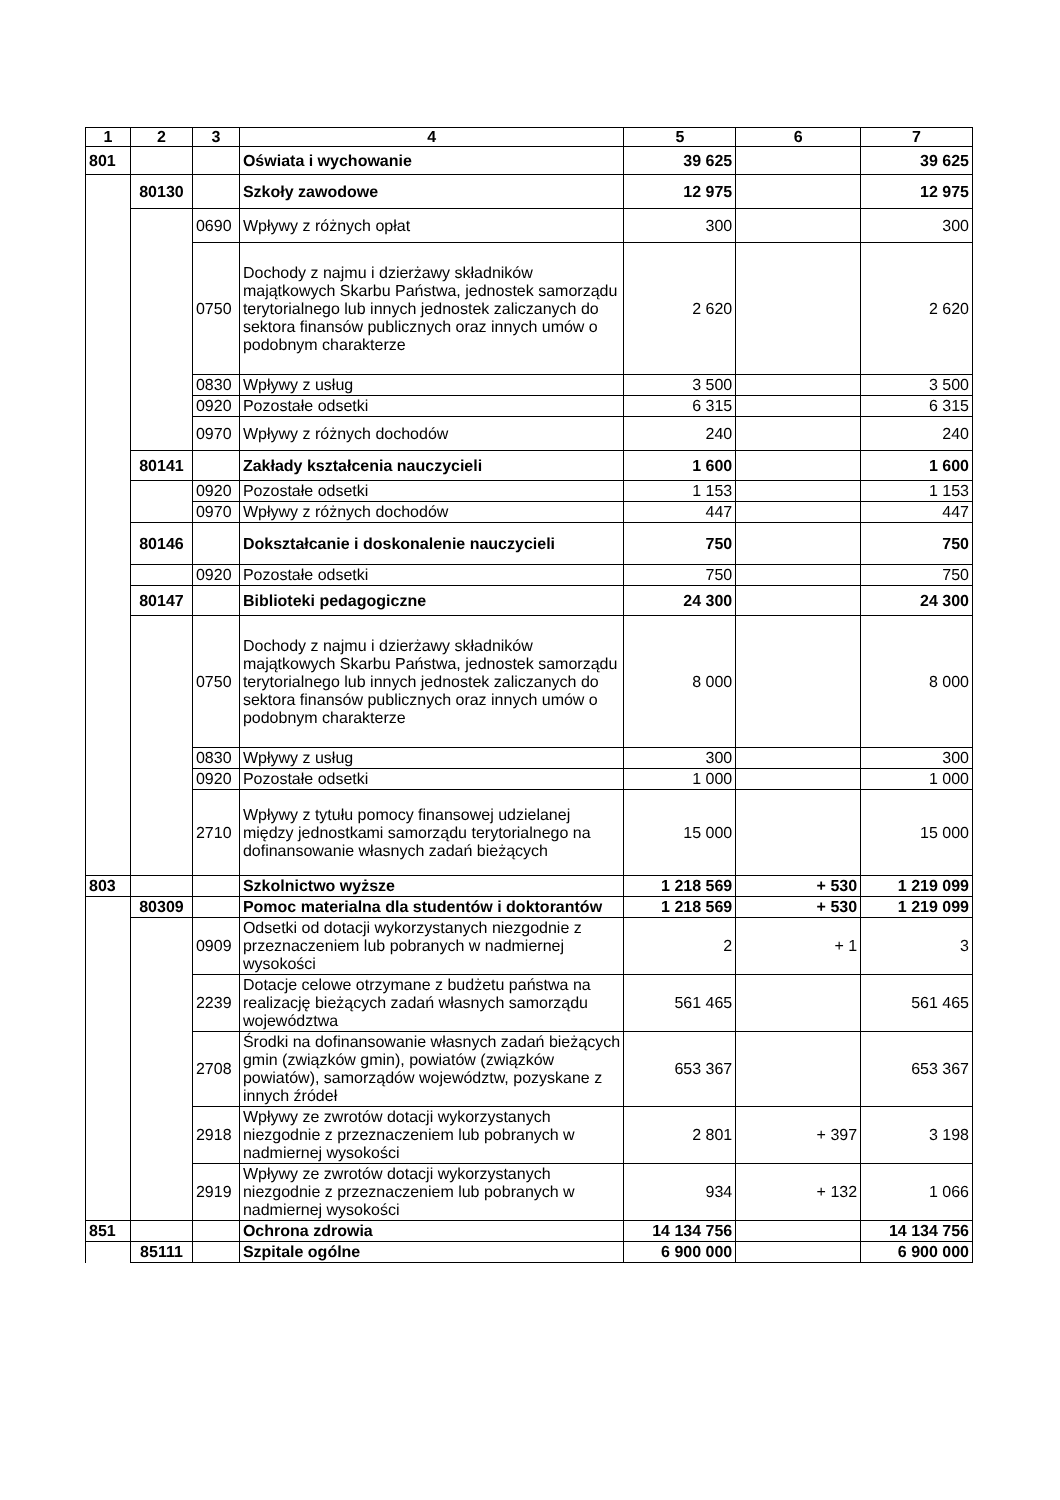| 1 | 2 | 3 | 4 | 5 | 6 | 7 |
| --- | --- | --- | --- | --- | --- | --- |
| 801 | | | Oświata i wychowanie | 39 625 | | 39 625 |
| | 80130 | | Szkoły zawodowe | 12 975 | | 12 975 |
| | | 0690 | Wpływy z różnych opłat | 300 | | 300 |
| | | 0750 | Dochody z najmu i dzierżawy składników majątkowych Skarbu Państwa, jednostek samorządu terytorialnego lub innych jednostek zaliczanych do sektora finansów publicznych oraz innych umów o podobnym charakterze | 2 620 | | 2 620 |
| | | 0830 | Wpływy z usług | 3 500 | | 3 500 |
| | | 0920 | Pozostałe odsetki | 6 315 | | 6 315 |
| | | 0970 | Wpływy z różnych dochodów | 240 | | 240 |
| | 80141 | | Zakłady kształcenia nauczycieli | 1 600 | | 1 600 |
| | | 0920 | Pozostałe odsetki | 1 153 | | 1 153 |
| | | 0970 | Wpływy z różnych dochodów | 447 | | 447 |
| | 80146 | | Dokształcanie i doskonalenie nauczycieli | 750 | | 750 |
| | | 0920 | Pozostałe odsetki | 750 | | 750 |
| | 80147 | | Biblioteki pedagogiczne | 24 300 | | 24 300 |
| | | 0750 | Dochody z najmu i dzierżawy składników majątkowych Skarbu Państwa, jednostek samorządu terytorialnego lub innych jednostek zaliczanych do sektora finansów publicznych oraz innych umów o podobnym charakterze | 8 000 | | 8 000 |
| | | 0830 | Wpływy z usług | 300 | | 300 |
| | | 0920 | Pozostałe odsetki | 1 000 | | 1 000 |
| | | 2710 | Wpływy z tytułu pomocy finansowej udzielanej między jednostkami samorządu terytorialnego na dofinansowanie własnych zadań bieżących | 15 000 | | 15 000 |
| 803 | | | Szkolnictwo wyższe | 1 218 569 | + 530 | 1 219 099 |
| | 80309 | | Pomoc materialna dla studentów i doktorantów | 1 218 569 | + 530 | 1 219 099 |
| | | 0909 | Odsetki od dotacji wykorzystanych niezgodnie z przeznaczeniem lub pobranych w nadmiernej wysokości | 2 | + 1 | 3 |
| | | 2239 | Dotacje celowe otrzymane z budżetu państwa na realizację bieżących zadań własnych samorządu województwa | 561 465 | | 561 465 |
| | | 2708 | Środki na dofinansowanie własnych zadań bieżących gmin (związków gmin), powiatów (związków powiatów), samorządów województw, pozyskane z innych źródeł | 653 367 | | 653 367 |
| | | 2918 | Wpływy ze zwrotów dotacji wykorzystanych niezgodnie z przeznaczeniem lub pobranych w nadmiernej wysokości | 2 801 | + 397 | 3 198 |
| | | 2919 | Wpływy ze zwrotów dotacji wykorzystanych niezgodnie z przeznaczeniem lub pobranych w nadmiernej wysokości | 934 | + 132 | 1 066 |
| 851 | | | Ochrona zdrowia | 14 134 756 | | 14 134 756 |
| | 85111 | | Szpitale ogólne | 6 900 000 | | 6 900 000 |